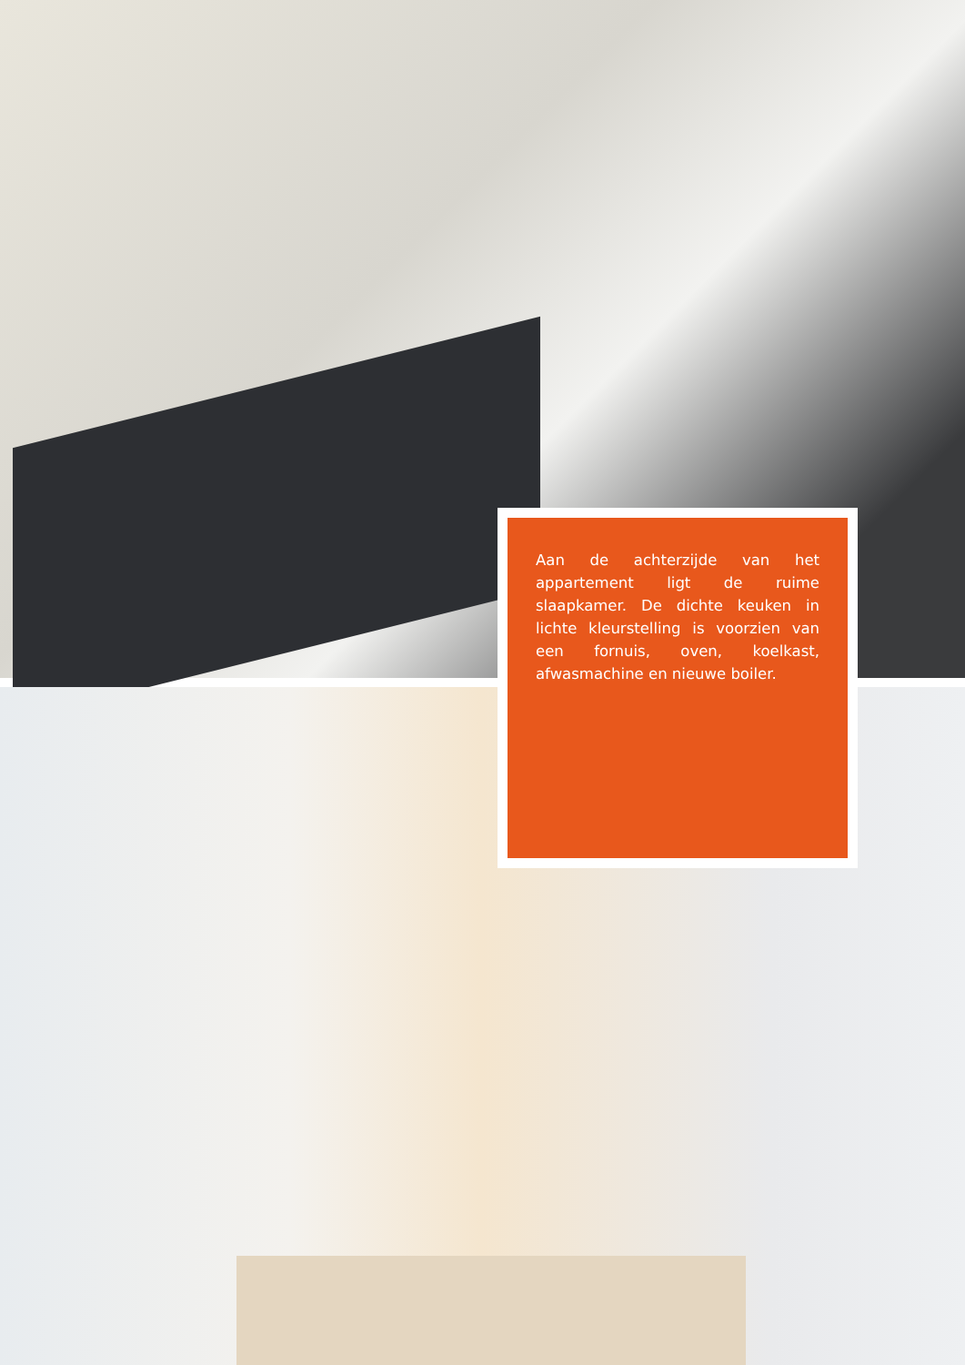Aan de achterzijde van het appartement ligt de ruime slaapkamer. De dichte keuken in lichte kleurstelling is voorzien van een fornuis, oven, koelkast, afwasmachine en nieuwe boiler.